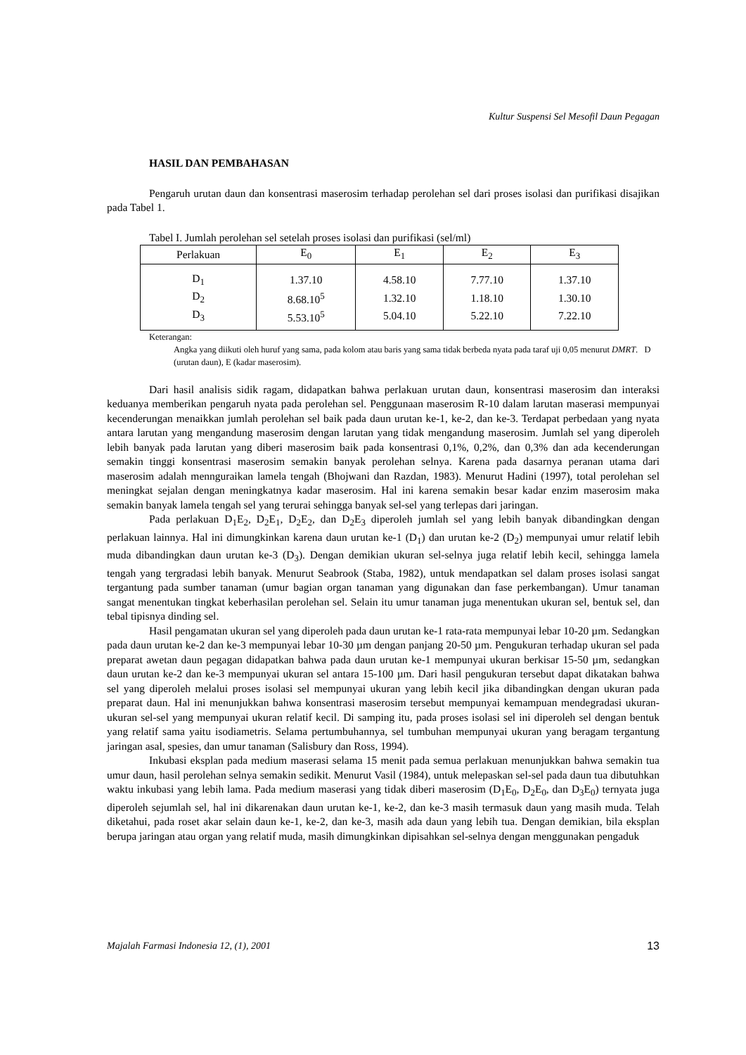Kultur Suspensi Sel Mesofil Daun Pegagan
HASIL DAN PEMBAHASAN
Pengaruh urutan daun dan konsentrasi maserosim terhadap perolehan sel dari proses isolasi dan purifikasi disajikan pada Tabel 1.
Tabel I. Jumlah perolehan sel setelah proses isolasi dan purifikasi (sel/ml)
| Perlakuan | E<sub>0</sub> | E<sub>1</sub> | E<sub>2</sub> | E<sub>3</sub> |
| --- | --- | --- | --- | --- |
| D<sub>1</sub> | 1.37.10 | 4.58.10 | 7.77.10 | 1.37.10 |
| D<sub>2</sub> | 8.68.10<sup>5</sup> | 1.32.10 | 1.18.10 | 1.30.10 |
| D<sub>3</sub> | 5.53.10<sup>5</sup> | 5.04.10 | 5.22.10 | 7.22.10 |
Keterangan:
Angka yang diikuti oleh huruf yang sama, pada kolom atau baris yang sama tidak berbeda nyata pada taraf uji 0,05 menurut DMRT. D (urutan daun), E (kadar maserosim).
Dari hasil analisis sidik ragam, didapatkan bahwa perlakuan urutan daun, konsentrasi maserosim dan interaksi keduanya memberikan pengaruh nyata pada perolehan sel. Penggunaan maserosim R-10 dalam larutan maserasi mempunyai kecenderungan menaikkan jumlah perolehan sel baik pada daun urutan ke-1, ke-2, dan ke-3. Terdapat perbedaan yang nyata antara larutan yang mengandung maserosim dengan larutan yang tidak mengandung maserosim. Jumlah sel yang diperoleh lebih banyak pada larutan yang diberi maserosim baik pada konsentrasi 0,1%, 0,2%, dan 0,3% dan ada kecenderungan semakin tinggi konsentrasi maserosim semakin banyak perolehan selnya. Karena pada dasarnya peranan utama dari maserosim adalah mennguraikan lamela tengah (Bhojwani dan Razdan, 1983). Menurut Hadini (1997), total perolehan sel meningkat sejalan dengan meningkatnya kadar maserosim. Hal ini karena semakin besar kadar enzim maserosim maka semakin banyak lamela tengah sel yang terurai sehingga banyak sel-sel yang terlepas dari jaringan.
Pada perlakuan D<sub>1</sub>E<sub>2</sub>, D<sub>2</sub>E<sub>1</sub>, D<sub>2</sub>E<sub>2</sub>, dan D<sub>2</sub>E<sub>3</sub> diperoleh jumlah sel yang lebih banyak dibandingkan dengan perlakuan lainnya. Hal ini dimungkinkan karena daun urutan ke-1 (D<sub>1</sub>) dan urutan ke-2 (D<sub>2</sub>) mempunyai umur relatif lebih muda dibandingkan daun urutan ke-3 (D<sub>3</sub>). Dengan demikian ukuran sel-selnya juga relatif lebih kecil, sehingga lamela tengah yang tergradasi lebih banyak. Menurut Seabrook (Staba, 1982), untuk mendapatkan sel dalam proses isolasi sangat tergantung pada sumber tanaman (umur bagian organ tanaman yang digunakan dan fase perkembangan). Umur tanaman sangat menentukan tingkat keberhasilan perolehan sel. Selain itu umur tanaman juga menentukan ukuran sel, bentuk sel, dan tebal tipisnya dinding sel.
Hasil pengamatan ukuran sel yang diperoleh pada daun urutan ke-1 rata-rata mempunyai lebar 10-20 µm. Sedangkan pada daun urutan ke-2 dan ke-3 mempunyai lebar 10-30 µm dengan panjang 20-50 µm. Pengukuran terhadap ukuran sel pada preparat awetan daun pegagan didapatkan bahwa pada daun urutan ke-1 mempunyai ukuran berkisar 15-50 µm, sedangkan daun urutan ke-2 dan ke-3 mempunyai ukuran sel antara 15-100 µm. Dari hasil pengukuran tersebut dapat dikatakan bahwa sel yang diperoleh melalui proses isolasi sel mempunyai ukuran yang lebih kecil jika dibandingkan dengan ukuran pada preparat daun. Hal ini menunjukkan bahwa konsentrasi maserosim tersebut mempunyai kemampuan mendegradasi ukuran-ukuran sel-sel yang mempunyai ukuran relatif kecil. Di samping itu, pada proses isolasi sel ini diperoleh sel dengan bentuk yang relatif sama yaitu isodiametris. Selama pertumbuhannya, sel tumbuhan mempunyai ukuran yang beragam tergantung jaringan asal, spesies, dan umur tanaman (Salisbury dan Ross, 1994).
Inkubasi eksplan pada medium maserasi selama 15 menit pada semua perlakuan menunjukkan bahwa semakin tua umur daun, hasil perolehan selnya semakin sedikit. Menurut Vasil (1984), untuk melepaskan sel-sel pada daun tua dibutuhkan waktu inkubasi yang lebih lama. Pada medium maserasi yang tidak diberi maserosim (D<sub>1</sub>E<sub>0</sub>, D<sub>2</sub>E<sub>0</sub>, dan D<sub>3</sub>E<sub>0</sub>) ternyata juga diperoleh sejumlah sel, hal ini dikarenakan daun urutan ke-1, ke-2, dan ke-3 masih termasuk daun yang masih muda. Telah diketahui, pada roset akar selain daun ke-1, ke-2, dan ke-3, masih ada daun yang lebih tua. Dengan demikian, bila eksplan berupa jaringan atau organ yang relatif muda, masih dimungkinkan dipisahkan sel-selnya dengan menggunakan pengaduk
Majalah Farmasi Indonesia 12, (1), 2001 13